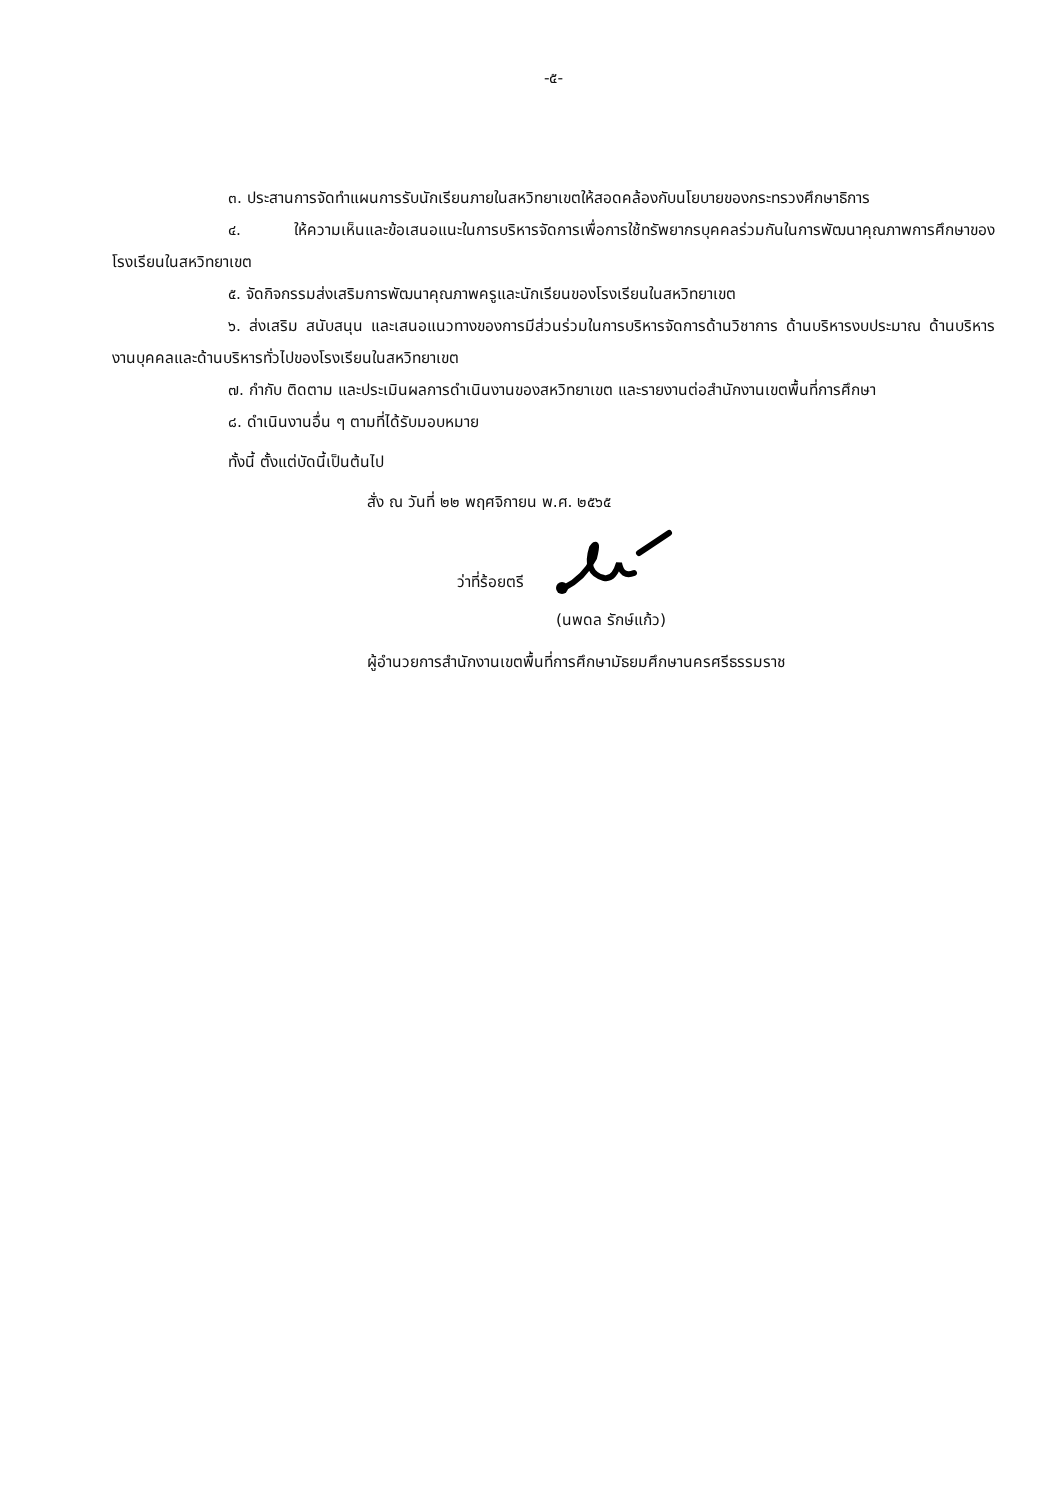-๕-
๓. ประสานการจัดทำแผนการรับนักเรียนภายในสหวิทยาเขตให้สอดคล้องกับนโยบายของกระทรวงศึกษาธิการ
๔. ให้ความเห็นและข้อเสนอแนะในการบริหารจัดการเพื่อการใช้ทรัพยากรบุคคลร่วมกันในการพัฒนาคุณภาพการศึกษาของโรงเรียนในสหวิทยาเขต
๕. จัดกิจกรรมส่งเสริมการพัฒนาคุณภาพครูและนักเรียนของโรงเรียนในสหวิทยาเขต
๖. ส่งเสริม สนับสนุน และเสนอแนวทางของการมีส่วนร่วมในการบริหารจัดการด้านวิชาการ ด้านบริหารงบประมาณ ด้านบริหารงานบุคคลและด้านบริหารทั่วไปของโรงเรียนในสหวิทยาเขต
๗. กำกับ ติดตาม และประเมินผลการดำเนินงานของสหวิทยาเขต และรายงานต่อสำนักงานเขตพื้นที่การศึกษา
๘. ดำเนินงานอื่น ๆ ตามที่ได้รับมอบหมาย
ทั้งนี้ ตั้งแต่บัดนี้เป็นต้นไป
สั่ง ณ วันที่ ๒๒ พฤศจิกายน พ.ศ. ๒๕๖๕
ว่าที่ร้อยตรี
(นพดล รักษ์แก้ว)
ผู้อำนวยการสำนักงานเขตพื้นที่การศึกษามัธยมศึกษานครศรีธรรมราช